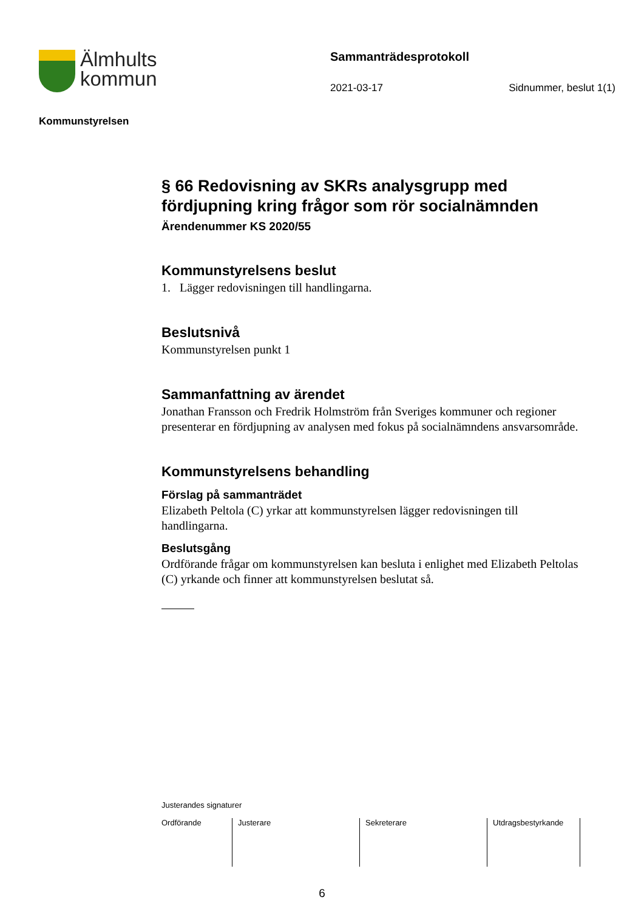Älmhults
kommun
Sammanträdesprotokoll
2021-03-17 Sidnummer, beslut 1(1)
Kommunstyrelsen
§ 66 Redovisning av SKRs analysgrupp med fördjupning kring frågor som rör socialnämnden
Ärendenummer KS 2020/55
Kommunstyrelsens beslut
1. Lägger redovisningen till handlingarna.
Beslutsnivå
Kommunstyrelsen punkt 1
Sammanfattning av ärendet
Jonathan Fransson och Fredrik Holmström från Sveriges kommuner och regioner presenterar en fördjupning av analysen med fokus på socialnämndens ansvarsområde.
Kommunstyrelsens behandling
Förslag på sammanträdet
Elizabeth Peltola (C) yrkar att kommunstyrelsen lägger redovisningen till handlingarna.
Beslutsgång
Ordförande frågar om kommunstyrelsen kan besluta i enlighet med Elizabeth Peltolas (C) yrkande och finner att kommunstyrelsen beslutat så.
Justerandes signaturer
| Ordförande | Justerare | Sekreterare | Utdragsbestyrkande |
6